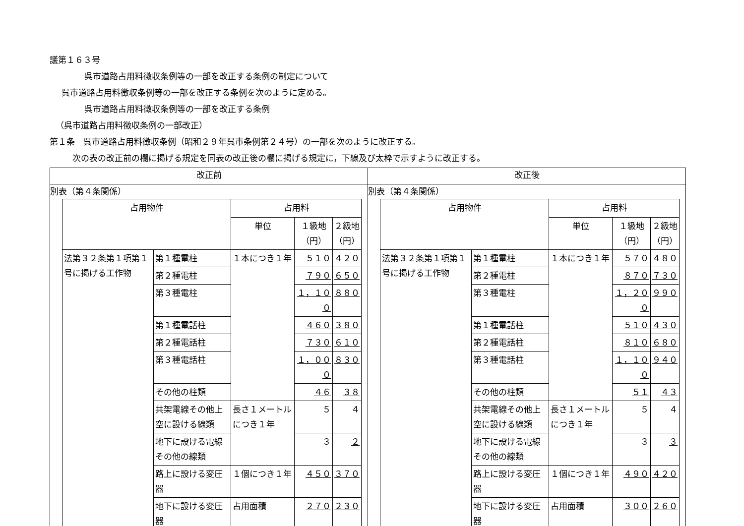議第１６３号
呉市道路占用料徴収条例等の一部を改正する条例の制定について
呉市道路占用料徴収条例等の一部を改正する条例を次のように定める。
呉市道路占用料徴収条例等の一部を改正する条例
（呉市道路占用料徴収条例の一部改正）
第１条　呉市道路占用料徴収条例（昭和２９年呉市条例第２４号）の一部を次のように改正する。
次の表の改正前の欄に掲げる規定を同表の改正後の欄に掲げる規定に，下線及び太枠で示すように改正する。
| 改正前 | 改正後 |
| --- | --- |
| 別表（第４条関係） / 占用物件 / / 占用料 / / / / --- / --- / --- / --- / --- / / / / 単位 / １級地 （円） / ２級地 （円） / / 法第３２条第１項第１号に掲げる工作物 / 第１種電柱 / １本につき１年 / ５１０ / ４２０ / / / 第２種電柱 / / ７９０ / ６５０ / / / 第３種電柱 / / １，１００ / ８８０ / / / 第１種電話柱 / / ４６０ / ３８０ / / / 第２種電話柱 / / ７３０ / ６１０ / / / 第３種電話柱 / / １，０００ / ８３０ / / / その他の柱類 / / ４６ / ３８ / / / 共架電線その他上空に設ける線類 / 長さ１メートルにつき１年 / ５ / ４ / / / 地下に設ける電線その他の線類 / / ３ / ２ / / / 路上に設ける変圧器 / １個につき１年 / ４５０ / ３７０ / / / 地下に設ける変圧器 / 占用面積 / ２７０ / ２３０ / | 別表（第４条関係） / 占用物件 / / 占用料 / / / / --- / --- / --- / --- / --- / / / / 単位 / １級地 （円） / ２級地 （円） / / 法第３２条第１項第１号に掲げる工作物 / 第１種電柱 / １本につき１年 / ５７０ / ４８０ / / / 第２種電柱 / / ８７０ / ７３０ / / / 第３種電柱 / / １，２００ / ９９０ / / / 第１種電話柱 / / ５１０ / ４３０ / / / 第２種電話柱 / / ８１０ / ６８０ / / / 第３種電話柱 / / １，１００ / ９４０ / / / その他の柱類 / / ５１ / ４３ / / / 共架電線その他上空に設ける線類 / 長さ１メートルにつき１年 / ５ / ４ / / / 地下に設ける電線その他の線類 / / ３ / ３ / / / 路上に設ける変圧器 / １個につき１年 / ４９０ / ４２０ / / / 地下に設ける変圧器 / 占用面積 / ３００ / ２６０ / |